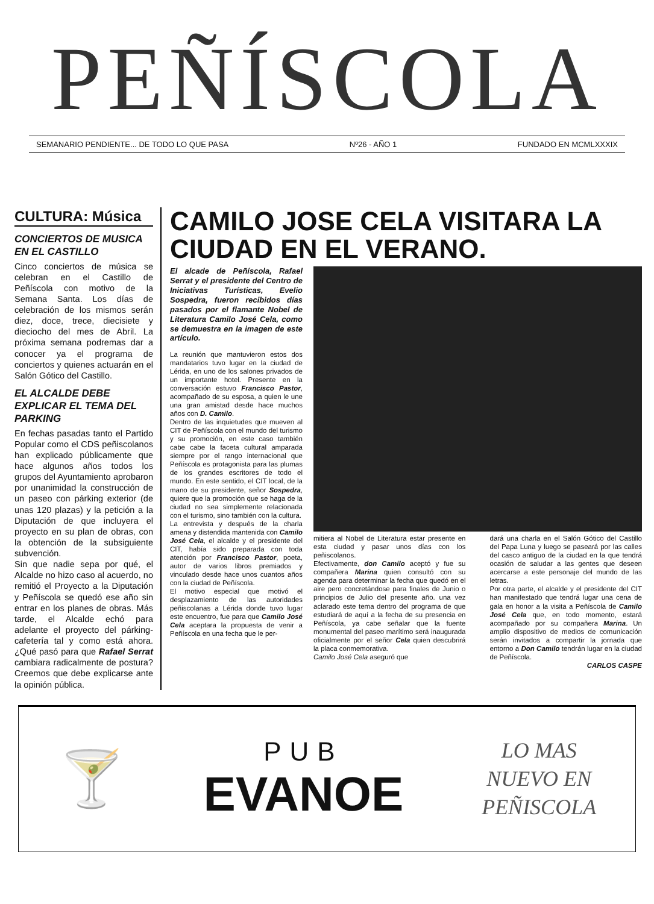PEÑÍSCOLA
SEMANARIO PENDIENTE... DE TODO LO QUE PASA Nº26 - AÑO 1 FUNDADO EN MCMLXXXIX
CULTURA: Música
CONCIERTOS DE MUSICA EN EL CASTILLO
Cinco conciertos de música se celebran en el Castillo de Peñíscola con motivo de la Semana Santa. Los días de celebración de los mismos serán diez, doce, trece, diecisiete y dieciocho del mes de Abril. La próxima semana podremas dar a conocer ya el programa de conciertos y quienes actuarán en el Salón Gótico del Castillo.
EL ALCALDE DEBE EXPLICAR EL TEMA DEL PARKING
En fechas pasadas tanto el Partido Popular como el CDS peñiscolanos han explicado públicamente que hace algunos años todos los grupos del Ayuntamiento aprobaron por unanimidad la construcción de un paseo con párking exterior (de unas 120 plazas) y la petición a la Diputación de que incluyera el proyecto en su plan de obras, con la obtención de la subsiguiente subvención.
Sin que nadie sepa por qué, el Alcalde no hizo caso al acuerdo, no remitió el Proyecto a la Diputación y Peñíscola se quedó ese año sin entrar en los planes de obras. Más tarde, el Alcalde echó para adelante el proyecto del párking-cafetería tal y como está ahora. ¿Qué pasó para que Rafael Serrat cambiara radicalmente de postura? Creemos que debe explicarse ante la opinión pública.
CAMILO JOSE CELA VISITARA LA CIUDAD EN EL VERANO.
El alcade de Peñíscola, Rafael Serrat y el presidente del Centro de Iniciativas Turísticas, Evelio Sospedra, fueron recibidos días pasados por el flamante Nobel de Literatura Camilo José Cela, como se demuestra en la imagen de este artículo.
La reunión que mantuvieron estos dos mandatarios tuvo lugar en la ciudad de Lérida, en uno de los salones privados de un importante hotel. Presente en la conversación estuvo Francisco Pastor, acompañado de su esposa, a quien le une una gran amistad desde hace muchos años con D. Camilo.
Dentro de las inquietudes que mueven al CIT de Peñíscola con el mundo del turismo y su promoción, en este caso también cabe cabe la faceta cultural amparada siempre por el rango internacional que Peñíscola es protagonista para las plumas de los grandes escritores de todo el mundo. En este sentido, el CIT local, de la mano de su presidente, señor Sospedra, quiere que la promoción que se haga de la ciudad no sea simplemente relacionada con el turismo, sino también con la cultura.
La entrevista y después de la charla amena y distendida mantenida con Camilo José Cela, el alcalde y el presidente del CIT, había sido preparada con toda atención por Francisco Pastor, poeta, autor de varios libros premiados y vinculado desde hace unos cuantos años con la ciudad de Peñíscola.
El motivo especial que motivó el desplazamiento de las autoridades peñiscolanas a Lérida donde tuvo lugar este encuentro, fue para que Camilo José Cela aceptara la propuesta de venir a Peñíscola en una fecha que le per-
mitiera al Nobel de Literatura estar presente en esta ciudad y pasar unos días con los peñiscolanos.
Efectivamente, don Camilo aceptó y fue su compañera Marina quien consultó con su agenda para determinar la fecha que quedó en el aire pero concretándose para finales de Junio o principios de Julio del presente año. una vez aclarado este tema dentro del programa de que estudiará de aquí a la fecha de su presencia en Peñíscola, ya cabe señalar que la fuente monumental del paseo marítimo será inaugurada oficialmente por el señor Cela quien descubrirá la placa conmemorativa.
Camilo José Cela aseguró que
dará una charla en el Salón Gótico del Castillo del Papa Luna y luego se paseará por las calles del casco antiguo de la ciudad en la que tendrá ocasión de saludar a las gentes que deseen acercarse a este personaje del mundo de las letras.
Por otra parte, el alcalde y el presidente del CIT han manifestado que tendrá lugar una cena de gala en honor a la visita a Peñíscola de Camilo José Cela que, en todo momento, estará acompañado por su compañera Marina. Un amplio dispositivo de medios de comunicación serán invitados a compartir la jornada que entorno a Don Camilo tendrán lugar en la ciudad de Peñíscola.
CARLOS CASPE
🍸
PUB
EVANOE
LO MAS
NUEVO EN
PEÑISCOLA